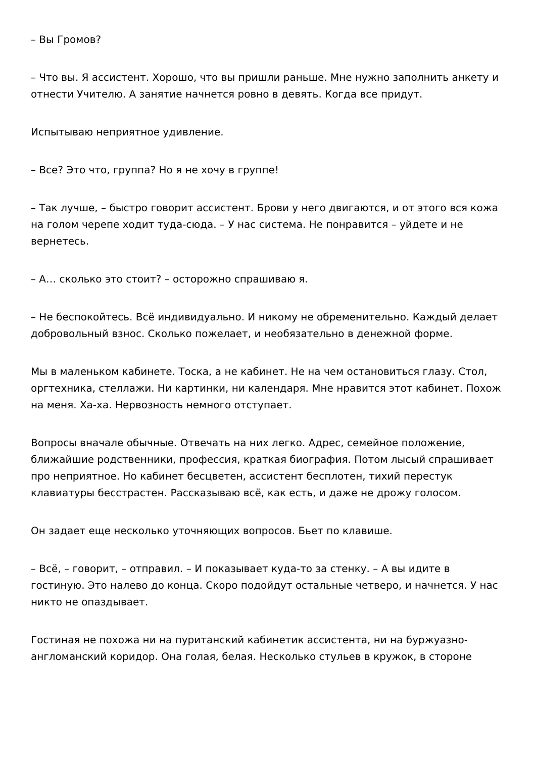– Вы Громов?
– Что вы. Я ассистент. Хорошо, что вы пришли раньше. Мне нужно заполнить анкету и отнести Учителю. А занятие начнется ровно в девять. Когда все придут.
Испытываю неприятное удивление.
– Все? Это что, группа? Но я не хочу в группе!
– Так лучше, – быстро говорит ассистент. Брови у него двигаются, и от этого вся кожа на голом черепе ходит туда-сюда. – У нас система. Не понравится – уйдете и не вернетесь.
– А… сколько это стоит? – осторожно спрашиваю я.
– Не беспокойтесь. Всё индивидуально. И никому не обременительно. Каждый делает добровольный взнос. Сколько пожелает, и необязательно в денежной форме.
Мы в маленьком кабинете. Тоска, а не кабинет. Не на чем остановиться глазу. Стол, оргтехника, стеллажи. Ни картинки, ни календаря. Мне нравится этот кабинет. Похож на меня. Ха-ха. Нервозность немного отступает.
Вопросы вначале обычные. Отвечать на них легко. Адрес, семейное положение, ближайшие родственники, профессия, краткая биография. Потом лысый спрашивает про неприятное. Но кабинет бесцветен, ассистент бесплотен, тихий перестук клавиатуры бесстрастен. Рассказываю всё, как есть, и даже не дрожу голосом.
Он задает еще несколько уточняющих вопросов. Бьет по клавише.
– Всё, – говорит, – отправил. – И показывает куда-то за стенку. – А вы идите в гостиную. Это налево до конца. Скоро подойдут остальные четверо, и начнется. У нас никто не опаздывает.
Гостиная не похожа ни на пуританский кабинетик ассистента, ни на буржуазно-англоманский коридор. Она голая, белая. Несколько стульев в кружок, в стороне